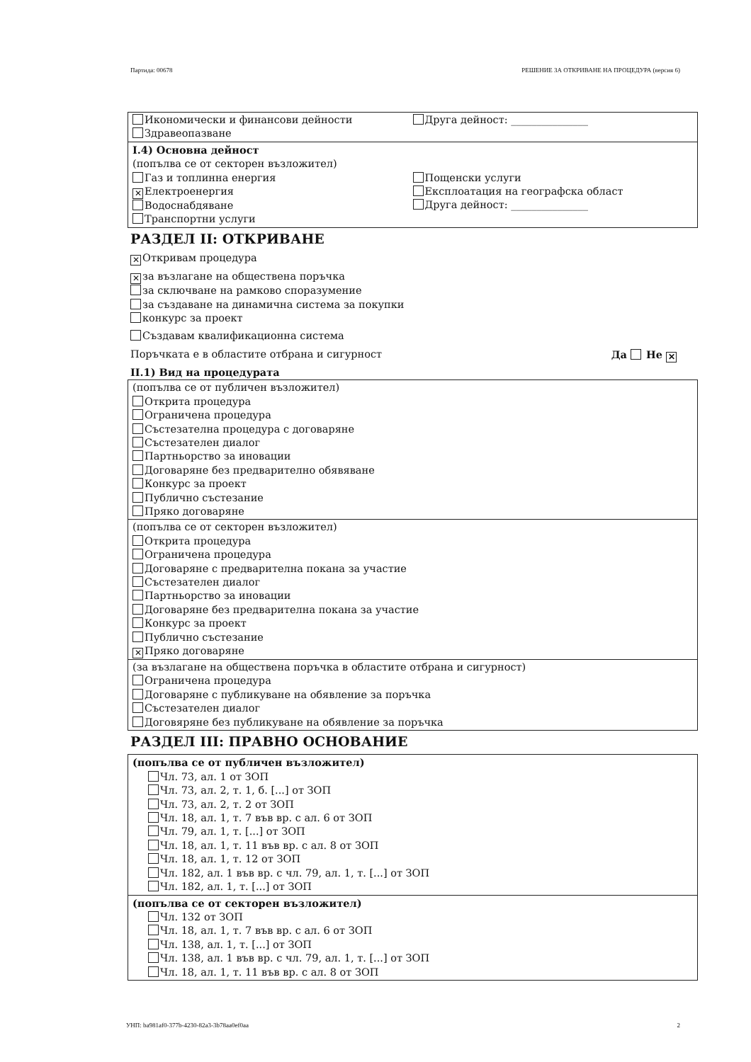Партида: 00678 РЕШЕНИЕ ЗА ОТКРИВАНЕ НА ПРОЦЕДУРА (версия 6)
Икономически и финансови дейности
Здравеопазване
Друга дейност: _______________
I.4) Основна дейност
(попълва се от секторен възложител)
Газ и топлинна енергия
✕ Електроенергия
Водоснабдяване
Транспортни услуги
Пощенски услуги
Експлоатация на географска област
Друга дейност: _______________
РАЗДЕЛ II: ОТКРИВАНЕ
✕ Откривам процедура
✕ за възлагане на обществена поръчка
за сключване на рамково споразумение
за създаване на динамична система за покупки
конкурс за проект
Създавам квалификационна система
Поръчката е в областите отбрана и сигурност Да Не ✕
II.1) Вид на процедурата
(попълва се от публичен възложител)
Открита процедура
Ограничена процедура
Състезателна процедура с договаряне
Състезателен диалог
Партньорство за иновации
Договаряне без предварително обявяване
Конкурс за проект
Публично състезание
Пряко договаряне
(попълва се от секторен възложител)
Открита процедура
Ограничена процедура
Договаряне с предварителна покана за участие
Състезателен диалог
Партньорство за иновации
Договаряне без предварителна покана за участие
Конкурс за проект
Публично състезание
✕ Пряко договаряне
(за възлагане на обществена поръчка в областите отбрана и сигурност)
Ограничена процедура
Договаряне с публикуване на обявление за поръчка
Състезателен диалог
Договяряне без публикуване на обявление за поръчка
РАЗДЕЛ III: ПРАВНО ОСНОВАНИЕ
(попълва се от публичен възложител)
Чл. 73, ал. 1 от ЗОП
Чл. 73, ал. 2, т. 1, б. [...] от ЗОП
Чл. 73, ал. 2, т. 2 от ЗОП
Чл. 18, ал. 1, т. 7 във вр. с ал. 6 от ЗОП
Чл. 79, ал. 1, т. [...] от ЗОП
Чл. 18, ал. 1, т. 11 във вр. с ал. 8 от ЗОП
Чл. 18, ал. 1, т. 12 от ЗОП
Чл. 182, ал. 1 във вр. с чл. 79, ал. 1, т. [...] от ЗОП
Чл. 182, ал. 1, т. [...] от ЗОП
(попълва се от секторен възложител)
Чл. 132 от ЗОП
Чл. 18, ал. 1, т. 7 във вр. с ал. 6 от ЗОП
Чл. 138, ал. 1, т. [...] от ЗОП
Чл. 138, ал. 1 във вр. с чл. 79, ал. 1, т. [...] от ЗОП
Чл. 18, ал. 1, т. 11 във вр. с ал. 8 от ЗОП
УНП: ba981af0-377b-4230-82a3-3b78aa0ef0aa 2